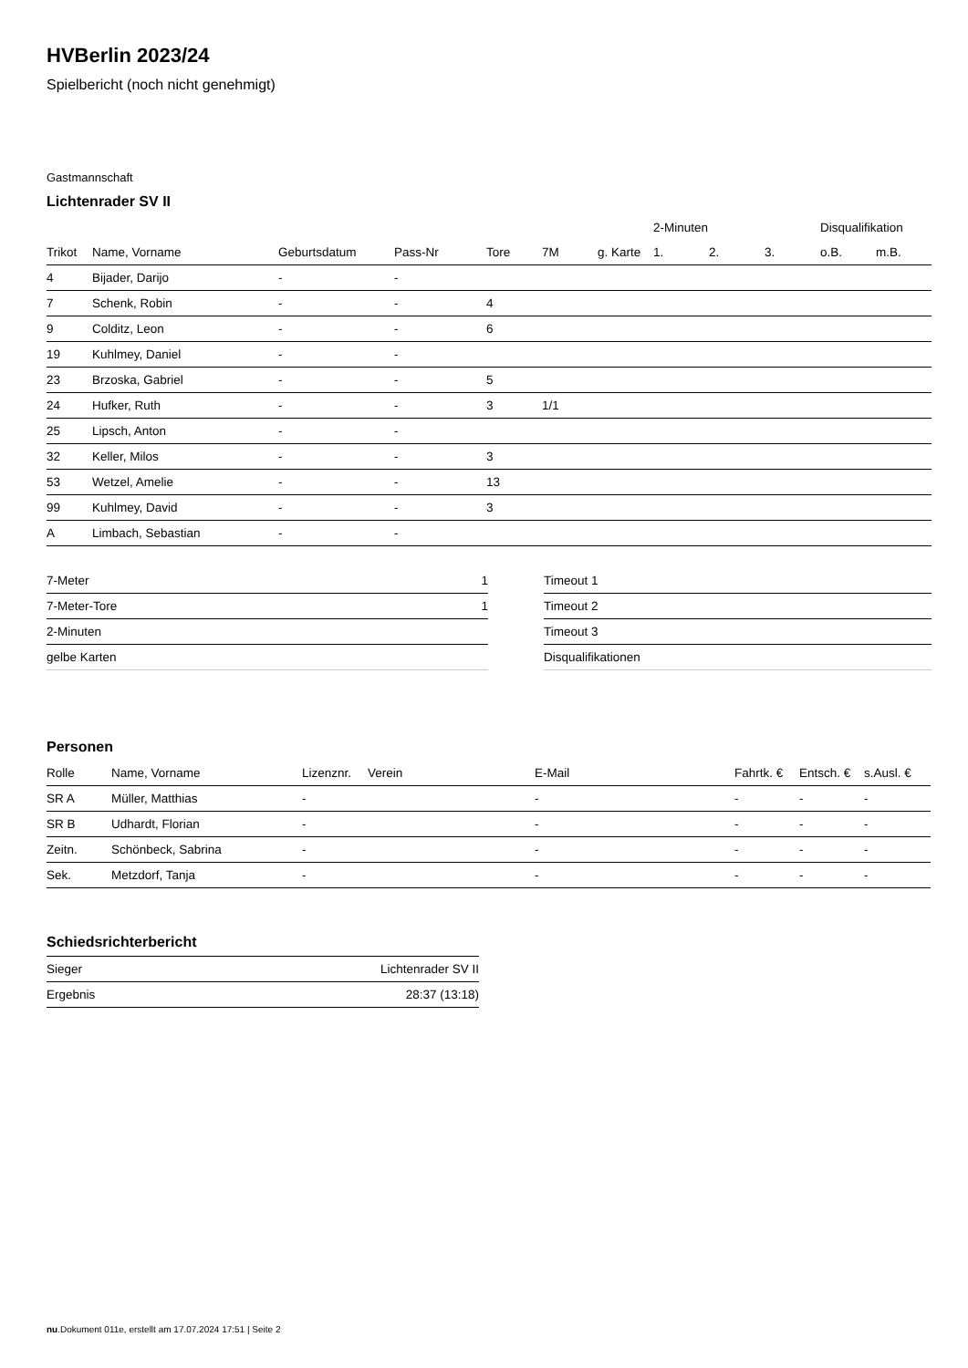HVBerlin 2023/24
Spielbericht (noch nicht genehmigt)
Gastmannschaft
Lichtenrader SV II
| | | | | | | | 2-Minuten | | | Disqualifikation | |
| --- | --- | --- | --- | --- | --- | --- | --- | --- | --- | --- | --- |
| Trikot | Name, Vorname | Geburtsdatum | Pass-Nr | Tore | 7M | g. Karte | 1. | 2. | 3. | o.B. | m.B. |
| 4 | Bijader, Darijo | - | - | | | | | | | | |
| 7 | Schenk, Robin | - | - | 4 | | | | | | | |
| 9 | Colditz, Leon | - | - | 6 | | | | | | | |
| 19 | Kuhlmey, Daniel | - | - | | | | | | | | |
| 23 | Brzoska, Gabriel | - | - | 5 | | | | | | | |
| 24 | Hufker, Ruth | - | - | 3 | 1/1 | | | | | | |
| 25 | Lipsch, Anton | - | - | | | | | | | | |
| 32 | Keller, Milos | - | - | 3 | | | | | | | |
| 53 | Wetzel, Amelie | - | - | 13 | | | | | | | |
| 99 | Kuhlmey, David | - | - | 3 | | | | | | | |
| A | Limbach, Sebastian | - | - | | | | | | | | |
| 7-Meter | 1 |
| 7-Meter-Tore | 1 |
| 2-Minuten | |
| gelbe Karten | |
| Timeout 1 |
| Timeout 2 |
| Timeout 3 |
| Disqualifikationen |
Personen
| Rolle | Name, Vorname | Lizenznr. | Verein | E-Mail | Fahrtk. € | Entsch. € | s.Ausl. € |
| --- | --- | --- | --- | --- | --- | --- | --- |
| SR A | Müller, Matthias | - | | - | - | - | - |
| SR B | Udhardt, Florian | - | | - | - | - | - |
| Zeitn. | Schönbeck, Sabrina | - | | - | - | - | - |
| Sek. | Metzdorf, Tanja | - | | - | - | - | - |
Schiedsrichterbericht
| Sieger | Lichtenrader SV II |
| Ergebnis | 28:37 (13:18) |
nu.Dokument 011e, erstellt am 17.07.2024 17:51 | Seite 2